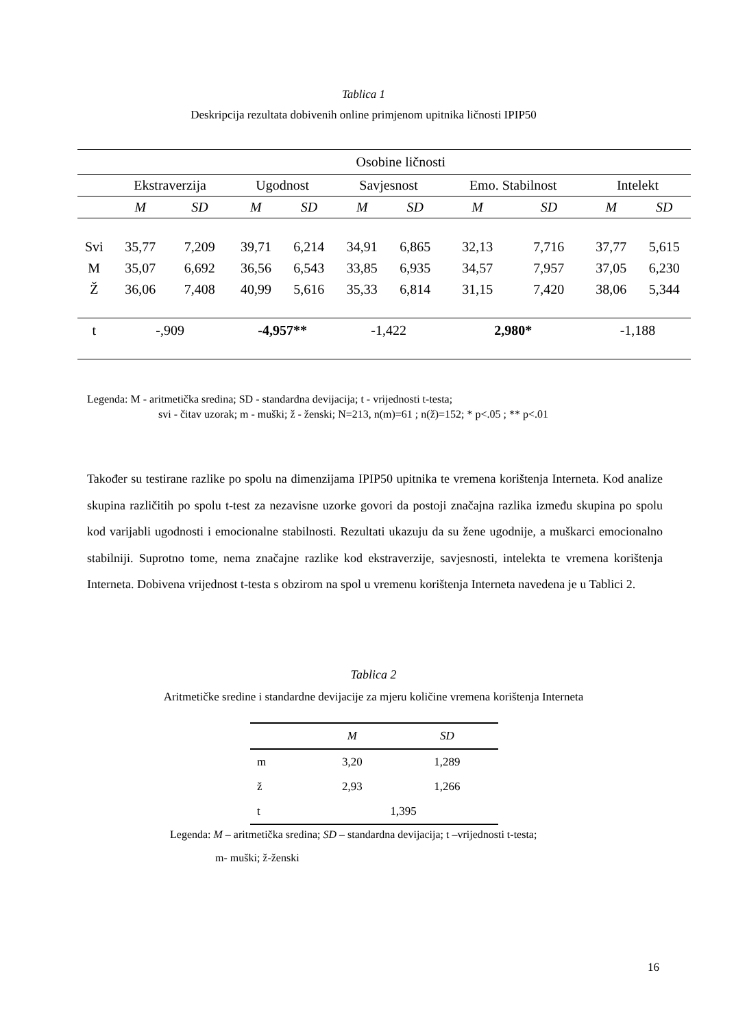Tablica 1
Deskripcija rezultata dobivenih online primjenom upitnika ličnosti IPIP50
| | Osobine ličnosti | | | | | | | | | |
| | Ekstraverzija | | Ugodnost | | Savjesnost | | Emo. Stabilnost | | Intelekt | |
| | M | SD | M | SD | M | SD | M | SD | M | SD |
| Svi | 35,77 | 7,209 | 39,71 | 6,214 | 34,91 | 6,865 | 32,13 | 7,716 | 37,77 | 5,615 |
| M | 35,07 | 6,692 | 36,56 | 6,543 | 33,85 | 6,935 | 34,57 | 7,957 | 37,05 | 6,230 |
| Ž | 36,06 | 7,408 | 40,99 | 5,616 | 35,33 | 6,814 | 31,15 | 7,420 | 38,06 | 5,344 |
| t | -,909 | | -4,957** | | -1,422 | | 2,980* | | -1,188 | |
Legenda: M - aritmetička sredina; SD - standardna devijacija; t - vrijednosti t-testa;
svi - čitav uzorak; m - muški; ž - ženski; N=213, n(m)=61 ; n(ž)=152; * p<.05 ; ** p<.01
Također su testirane razlike po spolu na dimenzijama IPIP50 upitnika te vremena korištenja Interneta. Kod analize skupina različitih po spolu t-test za nezavisne uzorke govori da postoji značajna razlika između skupina po spolu kod varijabli ugodnosti i emocionalne stabilnosti. Rezultati ukazuju da su žene ugodnije, a muškarci emocionalno stabilniji. Suprotno tome, nema značajne razlike kod ekstraverzije, savjesnosti, intelekta te vremena korištenja Interneta. Dobivena vrijednost t-testa s obzirom na spol u vremenu korištenja Interneta navedena je u Tablici 2.
Tablica 2
Aritmetičke sredine i standardne devijacije za mjeru količine vremena korištenja Interneta
| | M | SD |
| m | 3,20 | 1,289 |
| ž | 2,93 | 1,266 |
| t | 1,395 | |
Legenda: M – aritmetička sredina; SD – standardna devijacija; t –vrijednosti t-testa;
m- muški; ž-ženski
16